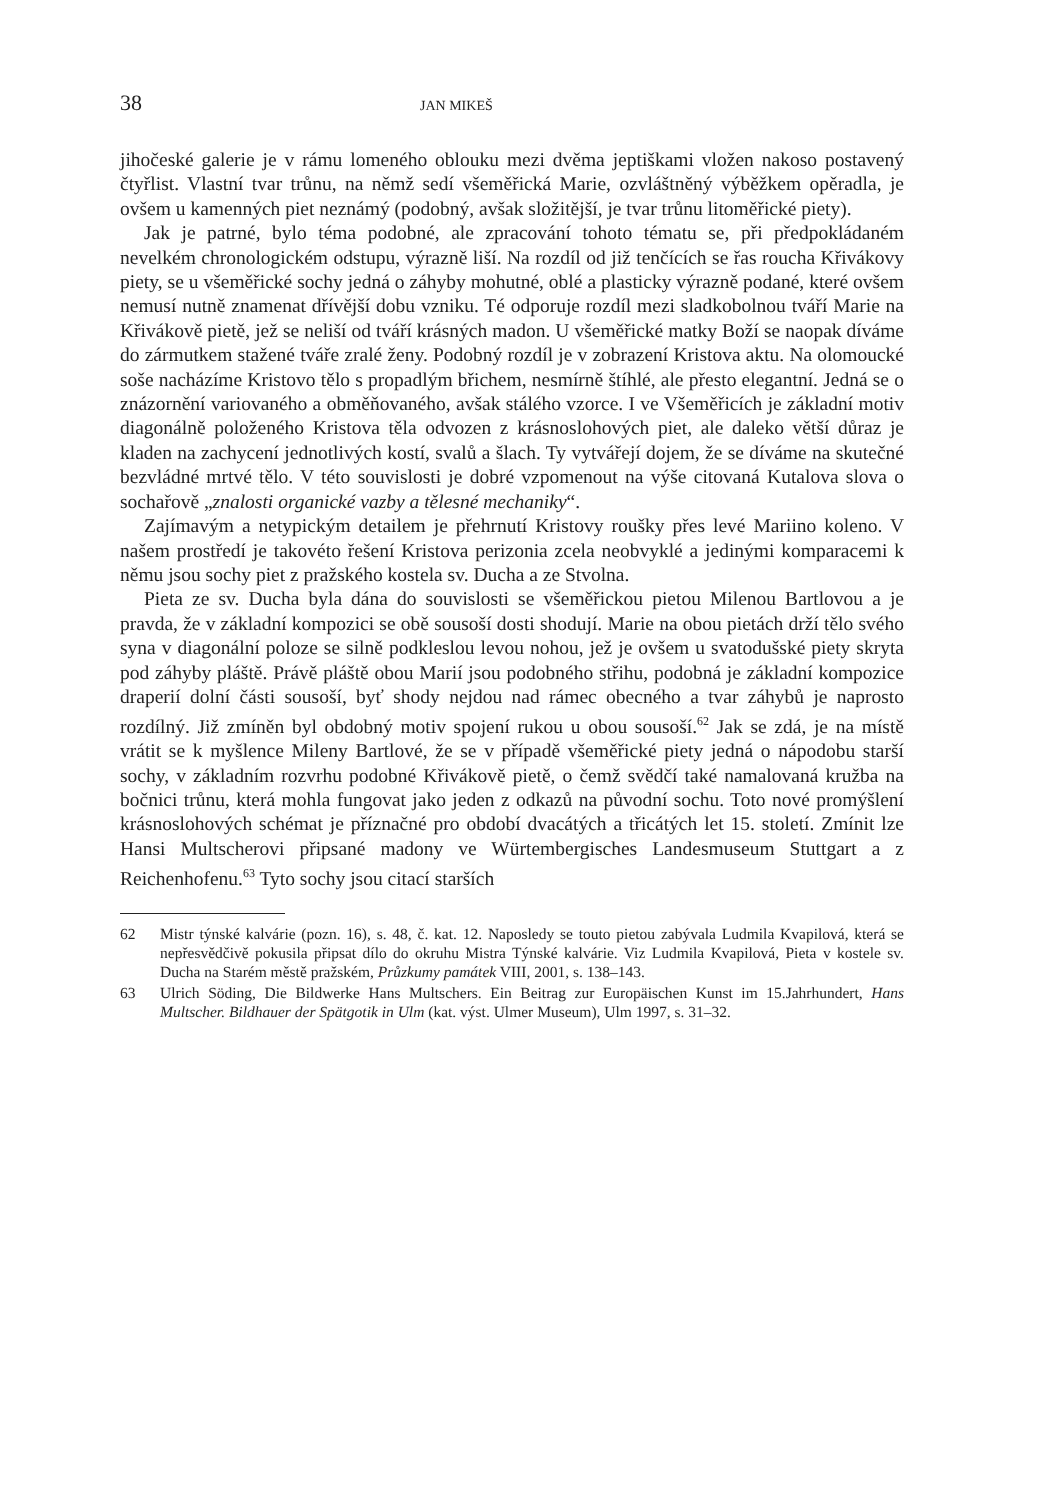38 JAN MIKEŠ
jihočeské galerie je v rámu lomeného oblouku mezi dvěma jeptiškami vložen nakoso postavený čtyřlist. Vlastní tvar trůnu, na němž sedí všeměřická Marie, ozvláštněný výběžkem opěradla, je ovšem u kamenných piet neznámý (podobný, avšak složitější, je tvar trůnu litoměřické piety).
Jak je patrné, bylo téma podobné, ale zpracování tohoto tématu se, při předpokládaném nevelkém chronologickém odstupu, výrazně liší. Na rozdíl od již tenčících se řas roucha Křivákovy piety, se u všeměřické sochy jedná o záhyby mohutné, oblé a plasticky výrazně podané, které ovšem nemusí nutně znamenat dřívější dobu vzniku. Té odporuje rozdíl mezi sladkobolnou tváří Marie na Křivákově pietě, jež se neliší od tváří krásných madon. U všeměřické matky Boží se naopak díváme do zármutkem stažené tváře zralé ženy. Podobný rozdíl je v zobrazení Kristova aktu. Na olomoucké soše nacházíme Kristovo tělo s propadlým břichem, nesmírně štíhlé, ale přesto elegantní. Jedná se o znázornění variovaného a obměňovaného, avšak stálého vzorce. I ve Všeměřicích je základní motiv diagonálně položeného Kristova těla odvozen z krásnoslohových piet, ale daleko větší důraz je kladen na zachycení jednotlivých kostí, svalů a šlach. Ty vytvářejí dojem, že se díváme na skutečné bezvládné mrtvé tělo. V této souvislosti je dobré vzpomenout na výše citovaná Kutalova slova o sochařově „znalosti organické vazby a tělesné mechaniky“.
Zajímavým a netypickým detailem je přehrnutí Kristovy roušky přes levé Mariino koleno. V našem prostředí je takovéto řešení Kristova perizonia zcela neobvyklé a jedinými komparacemi k němu jsou sochy piet z pražského kostela sv. Ducha a ze Stvolna.
Pieta ze sv. Ducha byla dána do souvislosti se všeměřickou pietou Milenou Bartlovou a je pravda, že v základní kompozici se obě sousoší dosti shodují. Marie na obou pietách drží tělo svého syna v diagonální poloze se silně podkleslou levou nohou, jež je ovšem u svatodušské piety skryta pod záhyby pláště. Právě pláště obou Marií jsou podobného střihu, podobná je základní kompozice draperií dolní části sousoší, byť shody nejdou nad rámec obecného a tvar záhybů je naprosto rozdílný. Již zmíněn byl obdobný motiv spojení rukou u obou sousoší.<sup>62</sup> Jak se zdá, je na místě vrátit se k myšlence Mileny Bartlové, že se v případě všeměřické piety jedná o nápodobu starší sochy, v základním rozvrhu podobné Křivákově pietě, o čemž svědčí také namalovaná kružba na bočnici trůnu, která mohla fungovat jako jeden z odkazů na původní sochu. Toto nové promýšlení krásnoslohových schémat je příznačné pro období dvacátých a třicátých let 15. století. Zmínit lze Hansi Multscherovi připsané madony ve Würtembergisches Landesmuseum Stuttgart a z Reichenhofenu.<sup>63</sup> Tyto sochy jsou citací starších
62 Mistr týnské kalvárie (pozn. 16), s. 48, č. kat. 12. Naposledy se touto pietou zabývala Ludmila Kvapilová, která se nepřesvědčivě pokusila připsat dílo do okruhu Mistra Týnské kalvárie. Viz Ludmila Kvapilová, Pieta v kostele sv. Ducha na Starém městě pražském, Průzkumy památek VIII, 2001, s. 138–143.
63 Ulrich Söding, Die Bildwerke Hans Multschers. Ein Beitrag zur Europäischen Kunst im 15.Jahrhundert, Hans Multscher. Bildhauer der Spätgotik in Ulm (kat. výst. Ulmer Museum), Ulm 1997, s. 31–32.